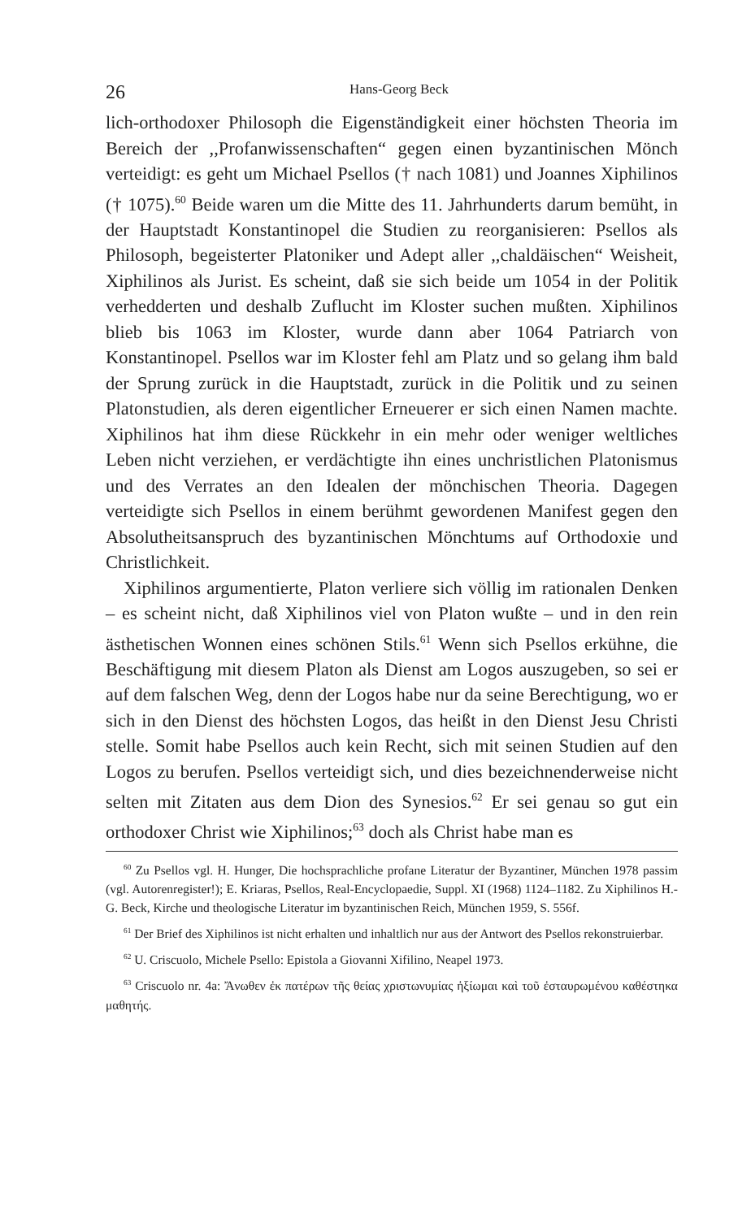26 Hans-Georg Beck
lich-orthodoxer Philosoph die Eigenständigkeit einer höchsten Theoria im Bereich der ,,Profanwissenschaften“ gegen einen byzantinischen Mönch verteidigt: es geht um Michael Psellos († nach 1081) und Joannes Xiphilinos († 1075).<sup>60</sup> Beide waren um die Mitte des 11. Jahrhunderts darum bemüht, in der Hauptstadt Konstantinopel die Studien zu reorganisieren: Psellos als Philosoph, begeisterter Platoniker und Adept aller ,,chaldäischen“ Weisheit, Xiphilinos als Jurist. Es scheint, daß sie sich beide um 1054 in der Politik verhedderten und deshalb Zuflucht im Kloster suchen mußten. Xiphilinos blieb bis 1063 im Kloster, wurde dann aber 1064 Patriarch von Konstantinopel. Psellos war im Kloster fehl am Platz und so gelang ihm bald der Sprung zurück in die Hauptstadt, zurück in die Politik und zu seinen Platonstudien, als deren eigentlicher Erneuerer er sich einen Namen machte. Xiphilinos hat ihm diese Rückkehr in ein mehr oder weniger weltliches Leben nicht verziehen, er verdächtigte ihn eines unchristlichen Platonismus und des Verrates an den Idealen der mönchischen Theoria. Dagegen verteidigte sich Psellos in einem berühmt gewordenen Manifest gegen den Absolutheitsanspruch des byzantinischen Mönchtums auf Orthodoxie und Christlichkeit.
Xiphilinos argumentierte, Platon verliere sich völlig im rationalen Denken – es scheint nicht, daß Xiphilinos viel von Platon wußte – und in den rein ästhetischen Wonnen eines schönen Stils.<sup>61</sup> Wenn sich Psellos erkühne, die Beschäftigung mit diesem Platon als Dienst am Logos auszugeben, so sei er auf dem falschen Weg, denn der Logos habe nur da seine Berechtigung, wo er sich in den Dienst des höchsten Logos, das heißt in den Dienst Jesu Christi stelle. Somit habe Psellos auch kein Recht, sich mit seinen Studien auf den Logos zu berufen. Psellos verteidigt sich, und dies bezeichnenderweise nicht selten mit Zitaten aus dem Dion des Synesios.<sup>62</sup> Er sei genau so gut ein orthodoxer Christ wie Xiphilinos;<sup>63</sup> doch als Christ habe man es
<sup>60</sup> Zu Psellos vgl. H. Hunger, Die hochsprachliche profane Literatur der Byzantiner, München 1978 passim (vgl. Autorenregister!); E. Kriaras, Psellos, Real-Encyclopaedie, Suppl. XI (1968) 1124–1182. Zu Xiphilinos H.-G. Beck, Kirche und theologische Literatur im byzantinischen Reich, München 1959, S. 556f.
<sup>61</sup> Der Brief des Xiphilinos ist nicht erhalten und inhaltlich nur aus der Antwort des Psellos rekonstruierbar.
<sup>62</sup> U. Criscuolo, Michele Psello: Epistola a Giovanni Xifilino, Neapel 1973.
<sup>63</sup> Criscuolo nr. 4a: Ἄνωθεν ἐκ πατέρων τῆς θείας χριστωνυμίας ἠξίωμαι καὶ τοῦ ἐσταυρωμένου καθέστηκα μαθητής.